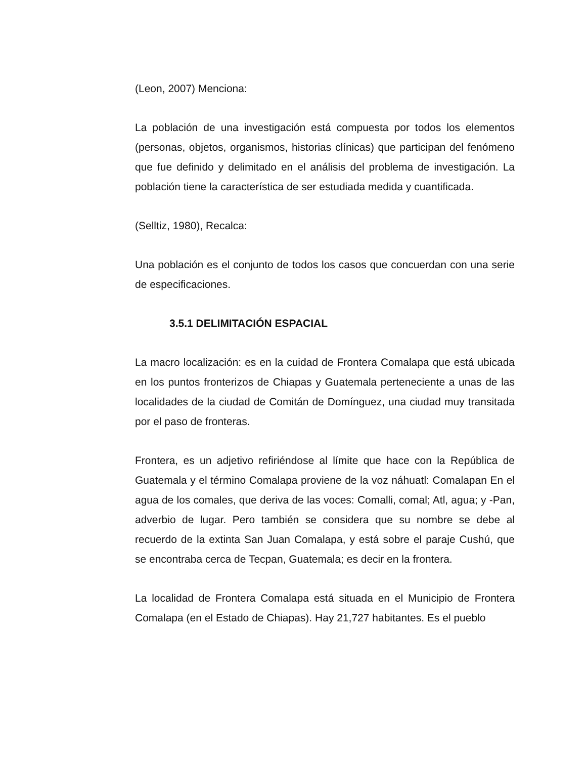(Leon, 2007) Menciona:
La población de una investigación está compuesta por todos los elementos (personas, objetos, organismos, historias clínicas) que participan del fenómeno que fue definido y delimitado en el análisis del problema de investigación. La población tiene la característica de ser estudiada medida y cuantificada.
(Selltiz, 1980), Recalca:
Una población es el conjunto de todos los casos que concuerdan con una serie de especificaciones.
3.5.1 DELIMITACIÓN ESPACIAL
La macro localización: es en la cuidad de Frontera Comalapa que está ubicada en los puntos fronterizos de Chiapas y Guatemala perteneciente a unas de las localidades de la ciudad de Comitán de Domínguez, una ciudad muy transitada por el paso de fronteras.
Frontera, es un adjetivo refiriéndose al límite que hace con la República de Guatemala y el término Comalapa proviene de la voz náhuatl: Comalapan En el agua de los comales, que deriva de las voces: Comalli, comal; Atl, agua; y -Pan, adverbio de lugar. Pero también se considera que su nombre se debe al recuerdo de la extinta San Juan Comalapa, y está sobre el paraje Cushú, que se encontraba cerca de Tecpan, Guatemala; es decir en la frontera.
La localidad de Frontera Comalapa está situada en el Municipio de Frontera Comalapa (en el Estado de Chiapas). Hay 21,727 habitantes. Es el pueblo